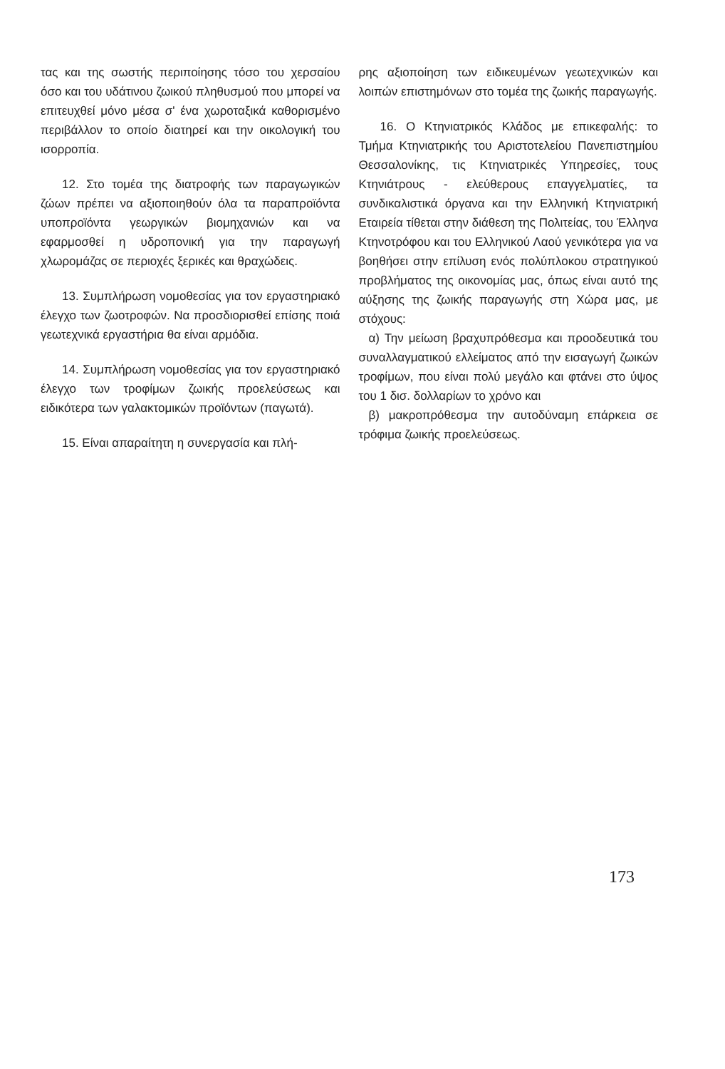τας και της σωστής περιποίησης τόσο του χερσαίου όσο και του υδάτινου ζωικού πληθυσμού που μπορεί να επιτευχθεί μόνο μέσα σ' ένα χωροταξικά καθορισμένο περιβάλλον το οποίο διατηρεί και την οικολογική του ισορροπία.
12. Στο τομέα της διατροφής των παραγωγικών ζώων πρέπει να αξιοποιηθούν όλα τα παραπροϊόντα υποπροϊόντα γεωργικών βιομηχανιών και να εφαρμοσθεί η υδροπονική για την παραγωγή χλωρομάζας σε περιοχές ξερικές και θραχώδεις.
13. Συμπλήρωση νομοθεσίας για τον εργαστηριακό έλεγχο των ζωοτροφών. Να προσδιορισθεί επίσης ποιά γεωτεχνικά εργαστήρια θα είναι αρμόδια.
14. Συμπλήρωση νομοθεσίας για τον εργαστηριακό έλεγχο των τροφίμων ζωικής προελεύσεως και ειδικότερα των γαλακτομικών προϊόντων (παγωτά).
15. Είναι απαραίτητη η συνεργασία και πλή-
ρης αξιοποίηση των ειδικευμένων γεωτεχνικών και λοιπών επιστημόνων στο τομέα της ζωικής παραγωγής.
16. Ο Κτηνιατρικός Κλάδος με επικεφαλής: το Τμήμα Κτηνιατρικής του Αριστοτελείου Πανεπιστημίου Θεσσαλονίκης, τις Κτηνιατρικές Υπηρεσίες, τους Κτηνιάτρους - ελεύθερους επαγγελματίες, τα συνδικαλιστικά όργανα και την Ελληνική Κτηνιατρική Εταιρεία τίθεται στην διάθεση της Πολιτείας, του Έλληνα Κτηνοτρόφου και του Ελληνικού Λαού γενικότερα για να βοηθήσει στην επίλυση ενός πολύπλοκου στρατηγικού προβλήματος της οικονομίας μας, όπως είναι αυτό της αύξησης της ζωικής παραγωγής στη Χώρα μας, με στόχους:
α) Την μείωση βραχυπρόθεσμα και προοδευτικά του συναλλαγματικού ελλείματος από την εισαγωγή ζωικών τροφίμων, που είναι πολύ μεγάλο και φτάνει στο ύψος του 1 δισ. δολλαρίων το χρόνο και
β) μακροπρόθεσμα την αυτοδύναμη επάρκεια σε τρόφιμα ζωικής προελεύσεως.
173